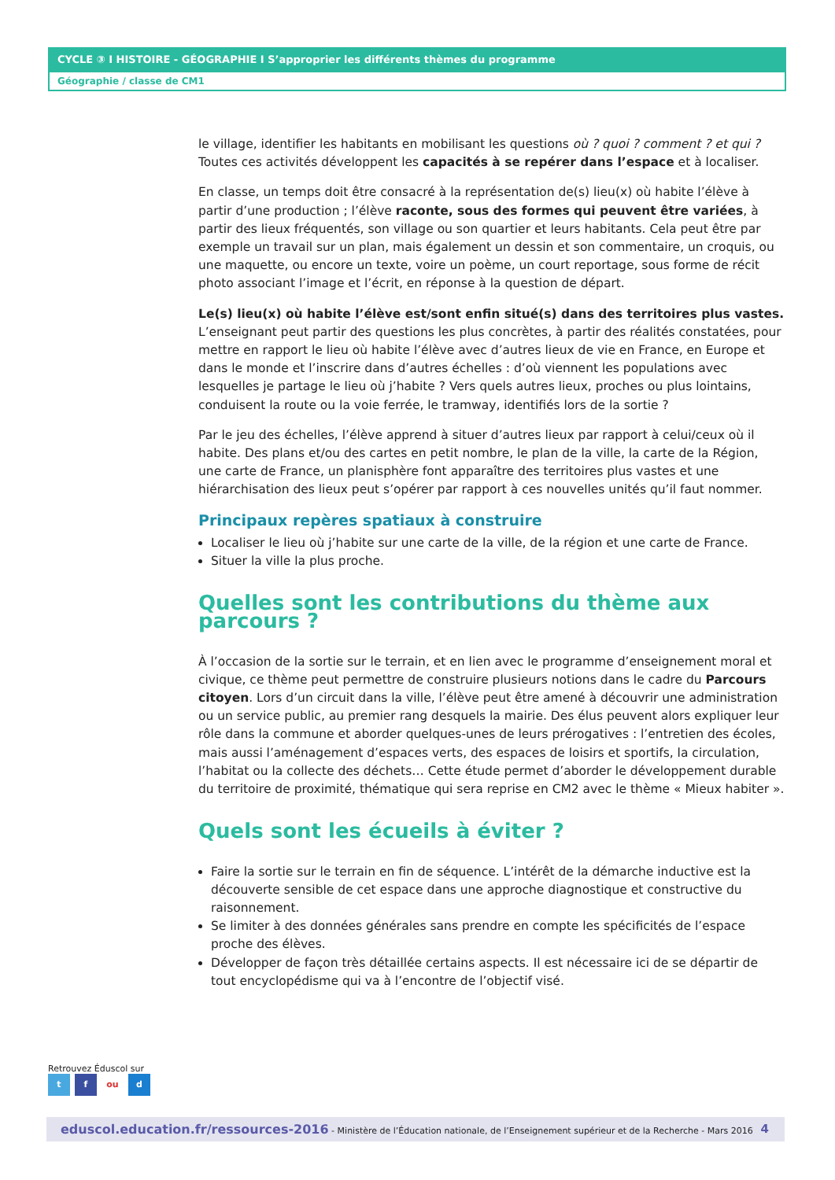CYCLE ③ I HISTOIRE - GÉOGRAPHIE I S’approprier les différents thèmes du programme
Géographie / classe de CM1
le village, identifier les habitants en mobilisant les questions où ? quoi ? comment ? et qui ? Toutes ces activités développent les capacités à se repérer dans l’espace et à localiser.
En classe, un temps doit être consacré à la représentation de(s) lieu(x) où habite l’élève à partir d’une production ; l’élève raconte, sous des formes qui peuvent être variées, à partir des lieux fréquentés, son village ou son quartier et leurs habitants. Cela peut être par exemple un travail sur un plan, mais également un dessin et son commentaire, un croquis, ou une maquette, ou encore un texte, voire un poème, un court reportage, sous forme de récit photo associant l’image et l’écrit, en réponse à la question de départ.
Le(s) lieu(x) où habite l’élève est/sont enfin situé(s) dans des territoires plus vastes. L’enseignant peut partir des questions les plus concrètes, à partir des réalités constatées, pour mettre en rapport le lieu où habite l’élève avec d’autres lieux de vie en France, en Europe et dans le monde et l’inscrire dans d’autres échelles : d’où viennent les populations avec lesquelles je partage le lieu où j’habite ? Vers quels autres lieux, proches ou plus lointains, conduisent la route ou la voie ferrée, le tramway, identifiés lors de la sortie ?
Par le jeu des échelles, l’élève apprend à situer d’autres lieux par rapport à celui/ceux où il habite. Des plans et/ou des cartes en petit nombre, le plan de la ville, la carte de la Région, une carte de France, un planisphère font apparaître des territoires plus vastes et une hiérarchisation des lieux peut s’opérer par rapport à ces nouvelles unités qu’il faut nommer.
Principaux repères spatiaux à construire
Localiser le lieu où j’habite sur une carte de la ville, de la région et une carte de France.
Situer la ville la plus proche.
Quelles sont les contributions du thème aux parcours ?
À l’occasion de la sortie sur le terrain, et en lien avec le programme d’enseignement moral et civique, ce thème peut permettre de construire plusieurs notions dans le cadre du Parcours citoyen. Lors d’un circuit dans la ville, l’élève peut être amené à découvrir une administration ou un service public, au premier rang desquels la mairie. Des élus peuvent alors expliquer leur rôle dans la commune et aborder quelques-unes de leurs prérogatives : l’entretien des écoles, mais aussi l’aménagement d’espaces verts, des espaces de loisirs et sportifs, la circulation, l’habitat ou la collecte des déchets… Cette étude permet d’aborder le développement durable du territoire de proximité, thématique qui sera reprise en CM2 avec le thème « Mieux habiter ».
Quels sont les écueils à éviter ?
Faire la sortie sur le terrain en fin de séquence. L’intérêt de la démarche inductive est la découverte sensible de cet espace dans une approche diagnostique et constructive du raisonnement.
Se limiter à des données générales sans prendre en compte les spécificités de l’espace proche des élèves.
Développer de façon très détaillée certains aspects. Il est nécessaire ici de se départir de tout encyclopédisme qui va à l’encontre de l’objectif visé.
Retrouvez Éduscol sur
t f ou d
eduscol.education.fr/ressources-2016 - Ministère de l’Éducation nationale, de l’Enseignement supérieur et de la Recherche - Mars 2016 4